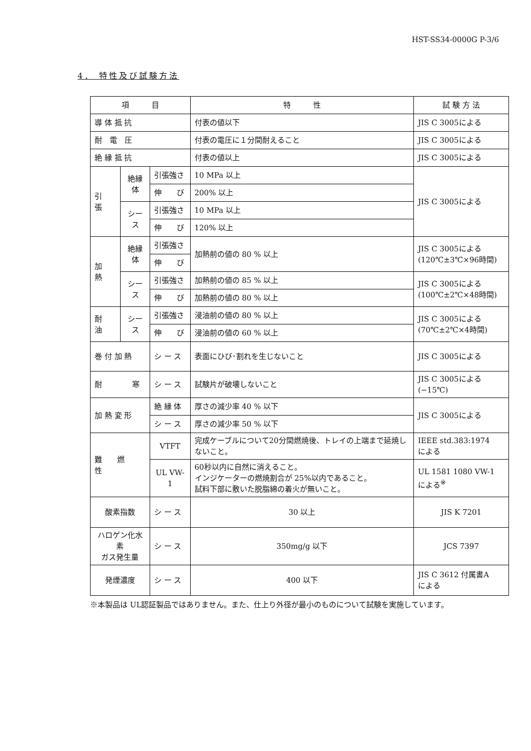HST-SS34-0000G P-3/6
4． 特性及び試験方法
| 項 目 | | | 特 性 | 試 験 方 法 |
| --- | --- | --- | --- | --- |
| 導 体 抵 抗 | | | 付表の値以下 | JIS C 3005による |
| 耐 電 圧 | | | 付表の電圧に１分間耐えること | JIS C 3005による |
| 絶 縁 抵 抗 | | | 付表の値以上 | JIS C 3005による |
| 引 張 | 絶縁体 | 引張強さ | 10 MPa 以上 | JIS C 3005による |
| | | 伸 び | 200% 以上 | |
| | シース | 引張強さ | 10 MPa 以上 | |
| | | 伸 び | 120% 以上 | |
| 加 熱 | 絶縁体 | 引張強さ | 加熱前の値の 80 % 以上 | JIS C 3005による (120℃±3℃×96時間) |
| | | 伸 び | | |
| | シース | 引張強さ | 加熱前の値の 85 % 以上 | JIS C 3005による (100℃±2℃×48時間) |
| | | 伸 び | 加熱前の値の 80 % 以上 | |
| 耐 油 | シース | 引張強さ | 浸油前の値の 80 % 以上 | JIS C 3005による (70℃±2℃×4時間) |
| | | 伸 び | 浸油前の値の 60 % 以上 | |
| 巻 付 加 熱 | | シ ー ス | 表面にひび･割れを生じないこと | JIS C 3005による |
| 耐 寒 | | シ ー ス | 試験片が破壊しないこと | JIS C 3005による(−15℃) |
| 加 熱 変 形 | | 絶 縁 体 | 厚さの減少率 40 % 以下 | JIS C 3005による |
| | | シ ー ス | 厚さの減少率 50 % 以下 | |
| 難 燃 性 | | VTFT | 完成ケーブルについて20分間燃焼後、トレイの上端まで延焼しないこと。 | IEEE std.383:1974 による |
| | | UL VW-1 | 60秒以内に自然に消えること。 インジケーターの燃焼割合が 25%以内であること。 試料下部に敷いた脱脂綿の着火が無いこと。 | UL 1581 1080 VW-1 による<sup>※</sup> |
| 酸素指数 | | シ ー ス | 30 以上 | JIS K 7201 |
| ハロゲン化水素 ガス発生量 | | シ ー ス | 350mg/g 以下 | JCS 7397 |
| 発煙濃度 | | シ ー ス | 400 以下 | JIS C 3612 付属書A による |
※本製品は UL認証製品ではありません。また、仕上り外径が最小のものについて試験を実施しています。